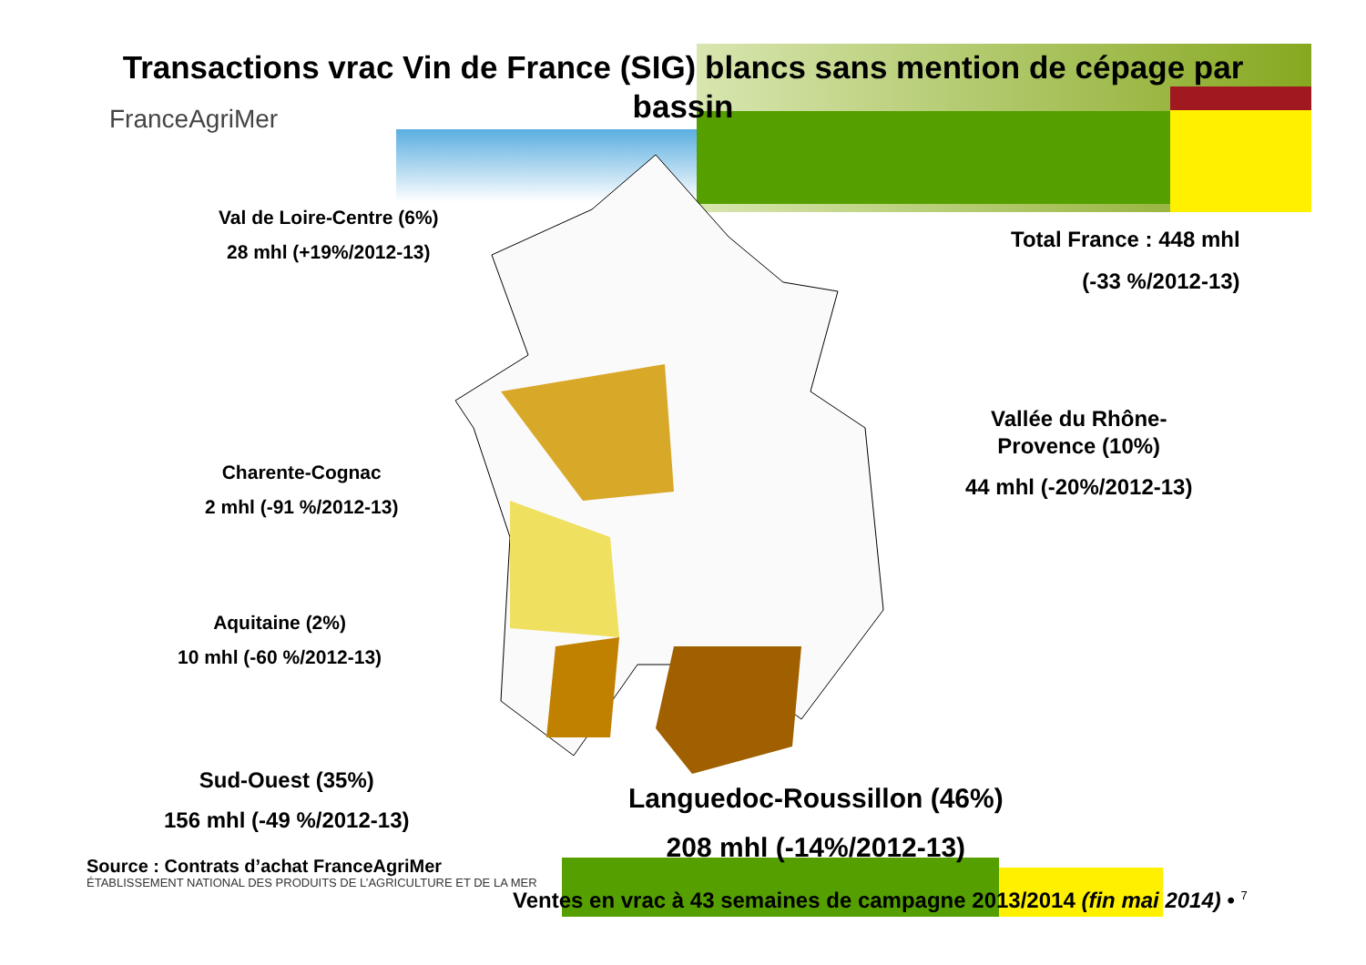Transactions vrac Vin de France (SIG) blancs sans mention de cépage par bassin
FranceAgriMer
Val de Loire-Centre (6%)
28 mhl (+19%/2012-13)
Total France : 448 mhl
(-33 %/2012-13)
Vallée du Rhône-
Provence (10%)
44 mhl (-20%/2012-13)
Charente-Cognac
2 mhl (-91 %/2012-13)
Aquitaine (2%)
10 mhl (-60 %/2012-13)
Sud-Ouest (35%)
156 mhl (-49 %/2012-13)
Languedoc-Roussillon (46%)
208 mhl (-14%/2012-13)
Source : Contrats d’achat FranceAgriMer
ÉTABLISSEMENT NATIONAL DES PRODUITS DE L’AGRICULTURE ET DE LA MER
Ventes en vrac à 43 semaines de campagne 2013/2014 (fin mai 2014) • <sup>7</sup>